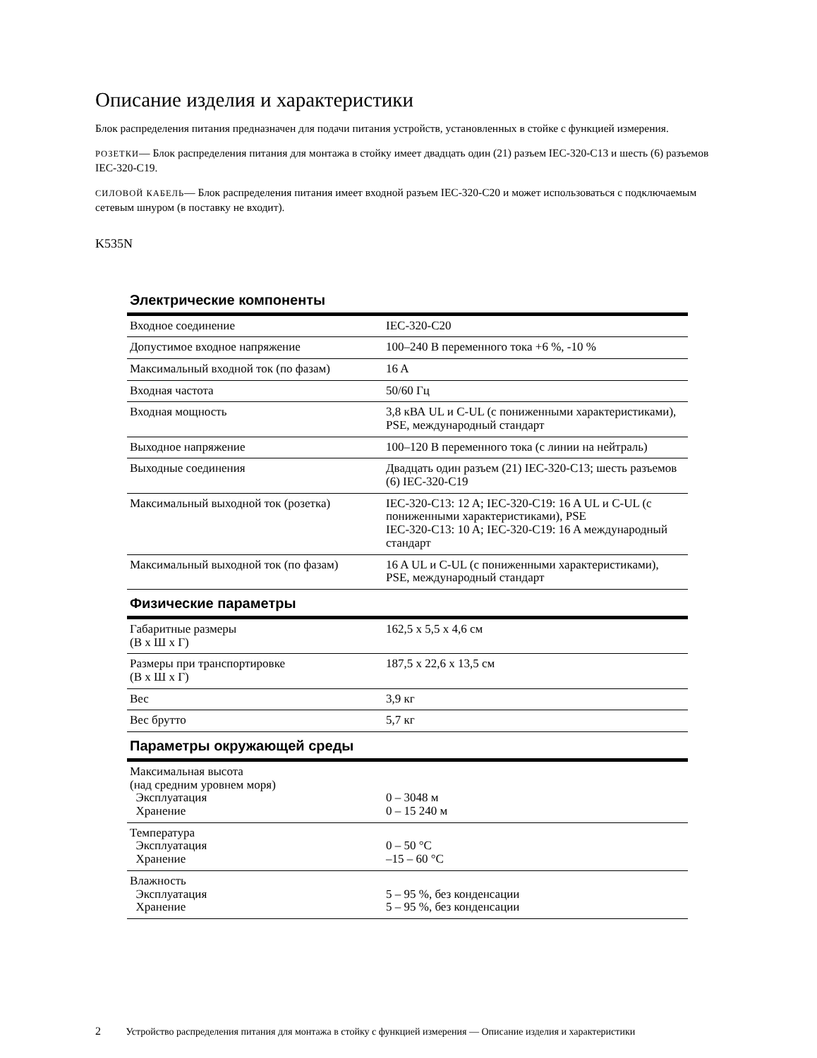Описание изделия и характеристики
Блок распределения питания предназначен для подачи питания устройств, установленных в стойке с функцией измерения.
РОЗЕТКИ— Блок распределения питания для монтажа в стойку имеет двадцать один (21) разъем IEC-320-C13 и шесть (6) разъемов IEC-320-C19.
СИЛОВОЙ КАБЕЛЬ— Блок распределения питания имеет входной разъем IEC-320-C20 и может использоваться с подключаемым сетевым шнуром (в поставку не входит).
K535N
| Электрические компоненты | |
| --- | --- |
| Входное соединение | IEC-320-C20 |
| Допустимое входное напряжение | 100–240 В переменного тока +6 %, -10 % |
| Максимальный входной ток (по фазам) | 16 A |
| Входная частота | 50/60 Гц |
| Входная мощность | 3,8 кВА UL и C-UL (с пониженными характеристиками), PSE, международный стандарт |
| Выходное напряжение | 100–120 В переменного тока (с линии на нейтраль) |
| Выходные соединения | Двадцать один разъем (21) IEC-320-C13; шесть разъемов (6) IEC-320-C19 |
| Максимальный выходной ток (розетка) | IEC-320-C13: 12 A; IEC-320-C19: 16 A UL и C-UL (с пониженными характеристиками), PSE IEC-320-C13: 10 A; IEC-320-C19: 16 A международный стандарт |
| Максимальный выходной ток (по фазам) | 16 A UL и C-UL (с пониженными характеристиками), PSE, международный стандарт |
| Физические параметры | |
| Габаритные размеры (В x Ш x Г) | 162,5 x 5,5 x 4,6 см |
| Размеры при транспортировке (В x Ш x Г) | 187,5 x 22,6 x 13,5 см |
| Вес | 3,9 кг |
| Вес брутто | 5,7 кг |
| Параметры окружающей среды | |
| Максимальная высота (над средним уровнем моря) Эксплуатация Хранение | 0 – 3048 м 0 – 15 240 м |
| Температура Эксплуатация Хранение | 0 – 50 °C –15 – 60 °C |
| Влажность Эксплуатация Хранение | 5 – 95 %, без конденсации 5 – 95 %, без конденсации |
2 Устройство распределения питания для монтажа в стойку с функцией измерения — Описание изделия и характеристики